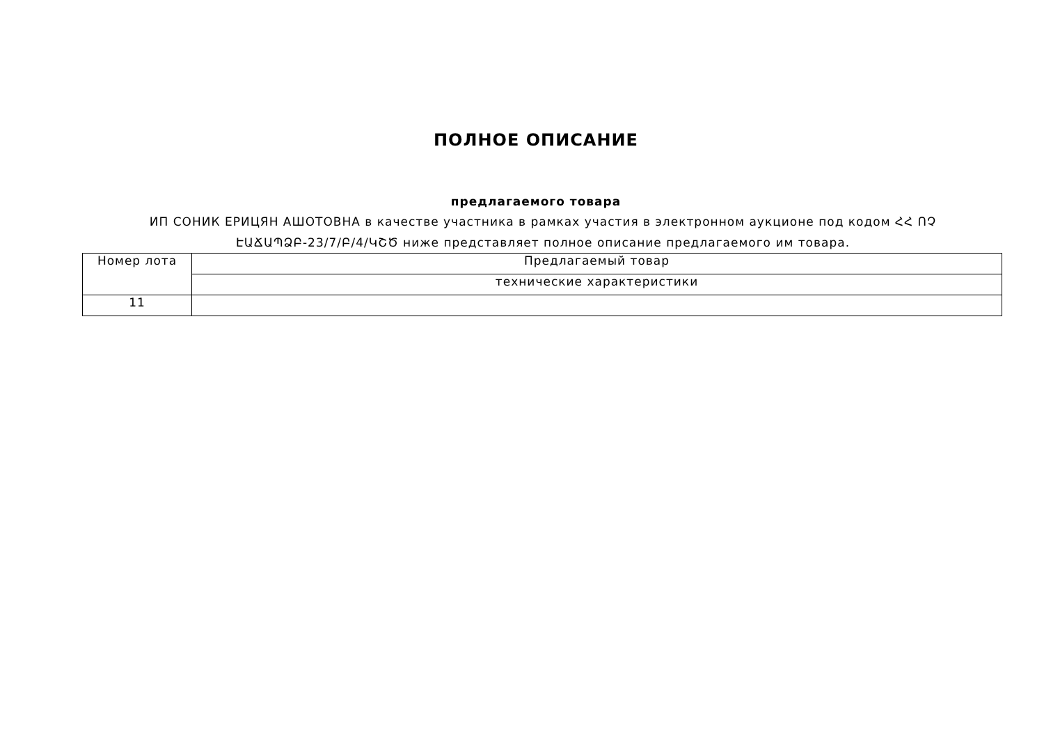ПОЛНОЕ ОПИСАНИЕ
предлагаемого товара
ИП СОНИК ЕРИЦЯН АШОТОВНА в качестве участника в рамках участия в электронном аукционе под кодом ՀՀ ՈՉ ԷԱՃԱՊՁԲ-23/7/Բ/4/ԿՇԾ ниже представляет полное описание предлагаемого им товара.
| Номер лота | Предлагаемый товар |
| | технические характеристики |
| 11 | |